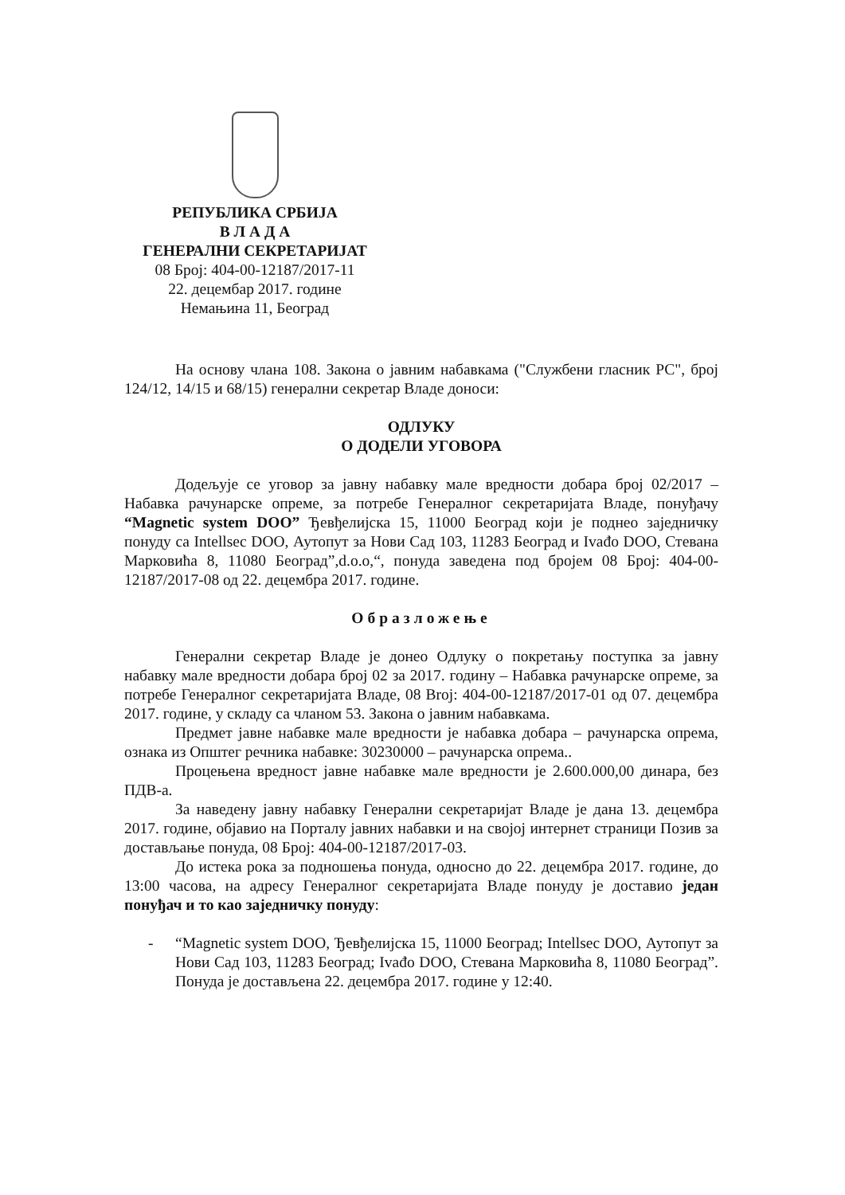РЕПУБЛИКА СРБИЈА
В Л А Д А
ГЕНЕРАЛНИ СЕКРЕТАРИЈАТ
08 Број: 404-00-12187/2017-11
22. децембар 2017. године
Немањина 11, Београд
На основу члана 108. Закона о јавним набавкама ("Службени гласник РС", број 124/12, 14/15 и 68/15) генерални секретар Владе доноси:
ОДЛУКУ
О ДОДЕЛИ УГОВОРА
Додељује се уговор за јавну набавку мале вредности добара број 02/2017 – Набавка рачунарске опреме, за потребе Генералног секретаријата Владе, понуђачу “Magnetic system DOO” Ђевђелијска 15, 11000 Београд који је поднео заједничку понуду са Intellsec DOO, Аутопут за Нови Сад 103, 11283 Београд и Ivađo DOO, Стевана Марковића 8, 11080 Београд”,d.o.o,“, понуда заведена под бројем 08 Број: 404-00-12187/2017-08 од 22. децембра 2017. године.
Образложење
Генерални секретар Владе је донео Одлуку о покретању поступка за јавну набавку мале вредности добара број 02 за 2017. годину – Набавка рачунарске опреме, за потребе Генералног секретаријата Владе, 08 Broj: 404-00-12187/2017-01 од 07. децембра 2017. године, у складу са чланом 53. Закона о јавним набавкама.
Предмет јавне набавке мале вредности је набавка добара – рачунарска опрема, ознака из Општег речника набавке: 30230000 – рачунарска опрема..
Процењена вредност јавне набавке мале вредности је 2.600.000,00 динара, без ПДВ-а.
За наведену јавну набавку Генерални секретаријат Владе је дана 13. децембра 2017. године, објавио на Порталу јавних набавки и на својој интернет страници Позив за достављање понуда, 08 Број: 404-00-12187/2017-03.
До истека рока за подношења понуда, односно до 22. децембра 2017. године, до 13:00 часова, на адресу Генералног секретаријата Владе понуду је доставио један понуђач и то као заједничку понуду:
- “Magnetic system DOO, Ђевђелијска 15, 11000 Београд; Intellsec DOO, Аутопут за Нови Сад 103, 11283 Београд; Ivađo DOO, Стевана Марковића 8, 11080 Београд”. Понуда је достављена 22. децембра 2017. године у 12:40.